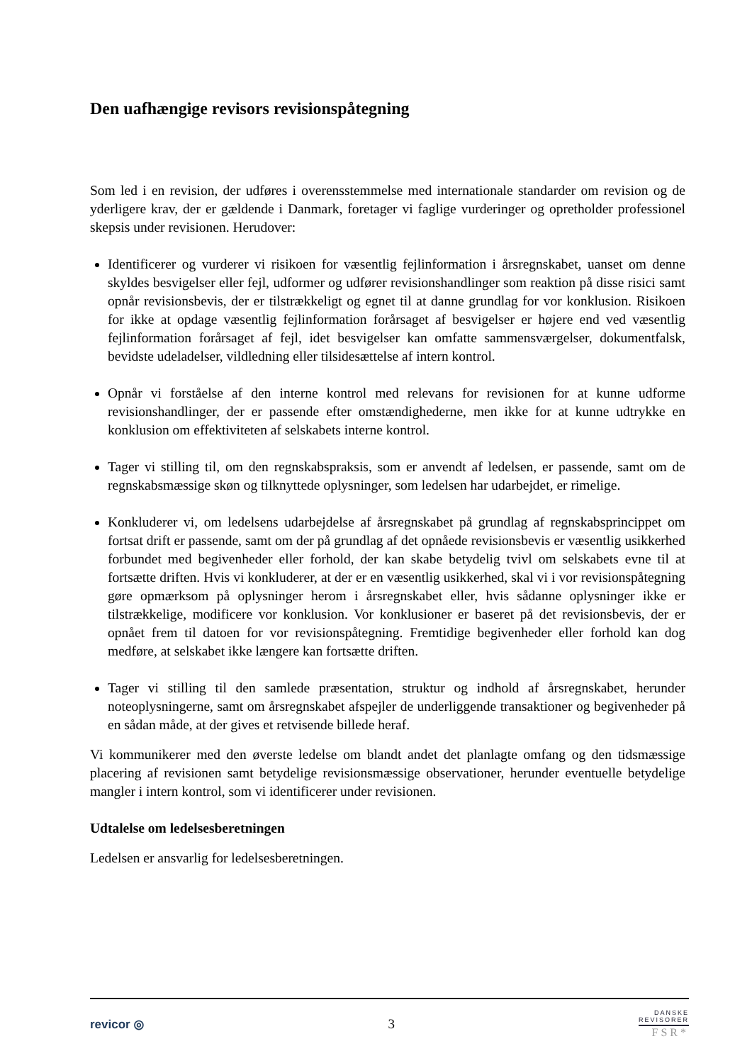Den uafhængige revisors revisionspåtegning
Som led i en revision, der udføres i overensstemmelse med internationale standarder om revision og de yderligere krav, der er gældende i Danmark, foretager vi faglige vurderinger og opretholder professionel skepsis under revisionen. Herudover:
Identificerer og vurderer vi risikoen for væsentlig fejlinformation i årsregnskabet, uanset om denne skyldes besvigelser eller fejl, udformer og udfører revisionshandlinger som reaktion på disse risici samt opnår revisionsbevis, der er tilstrækkeligt og egnet til at danne grundlag for vor konklusion. Risikoen for ikke at opdage væsentlig fejlinformation forårsaget af besvigelser er højere end ved væsentlig fejlinformation forårsaget af fejl, idet besvigelser kan omfatte sammensværgelser, dokumentfalsk, bevidste udeladelser, vildledning eller tilsidesættelse af intern kontrol.
Opnår vi forståelse af den interne kontrol med relevans for revisionen for at kunne udforme revisionshandlinger, der er passende efter omstændighederne, men ikke for at kunne udtrykke en konklusion om effektiviteten af selskabets interne kontrol.
Tager vi stilling til, om den regnskabspraksis, som er anvendt af ledelsen, er passende, samt om de regnskabsmæssige skøn og tilknyttede oplysninger, som ledelsen har udarbejdet, er rimelige.
Konkluderer vi, om ledelsens udarbejdelse af årsregnskabet på grundlag af regnskabsprincippet om fortsat drift er passende, samt om der på grundlag af det opnåede revisionsbevis er væsentlig usikkerhed forbundet med begivenheder eller forhold, der kan skabe betydelig tvivl om selskabets evne til at fortsætte driften. Hvis vi konkluderer, at der er en væsentlig usikkerhed, skal vi i vor revisionspåtegning gøre opmærksom på oplysninger herom i årsregnskabet eller, hvis sådanne oplysninger ikke er tilstrækkelige, modificere vor konklusion. Vor konklusioner er baseret på det revisionsbevis, der er opnået frem til datoen for vor revisionspåtegning. Fremtidige begivenheder eller forhold kan dog medføre, at selskabet ikke længere kan fortsætte driften.
Tager vi stilling til den samlede præsentation, struktur og indhold af årsregnskabet, herunder noteoplysningerne, samt om årsregnskabet afspejler de underliggende transaktioner og begivenheder på en sådan måde, at der gives et retvisende billede heraf.
Vi kommunikerer med den øverste ledelse om blandt andet det planlagte omfang og den tidsmæssige placering af revisionen samt betydelige revisionsmæssige observationer, herunder eventuelle betydelige mangler i intern kontrol, som vi identificerer under revisionen.
Udtalelse om ledelsesberetningen
Ledelsen er ansvarlig for ledelsesberetningen.
revicor ◎ 3
DANSKE
REVISORER
FSR*